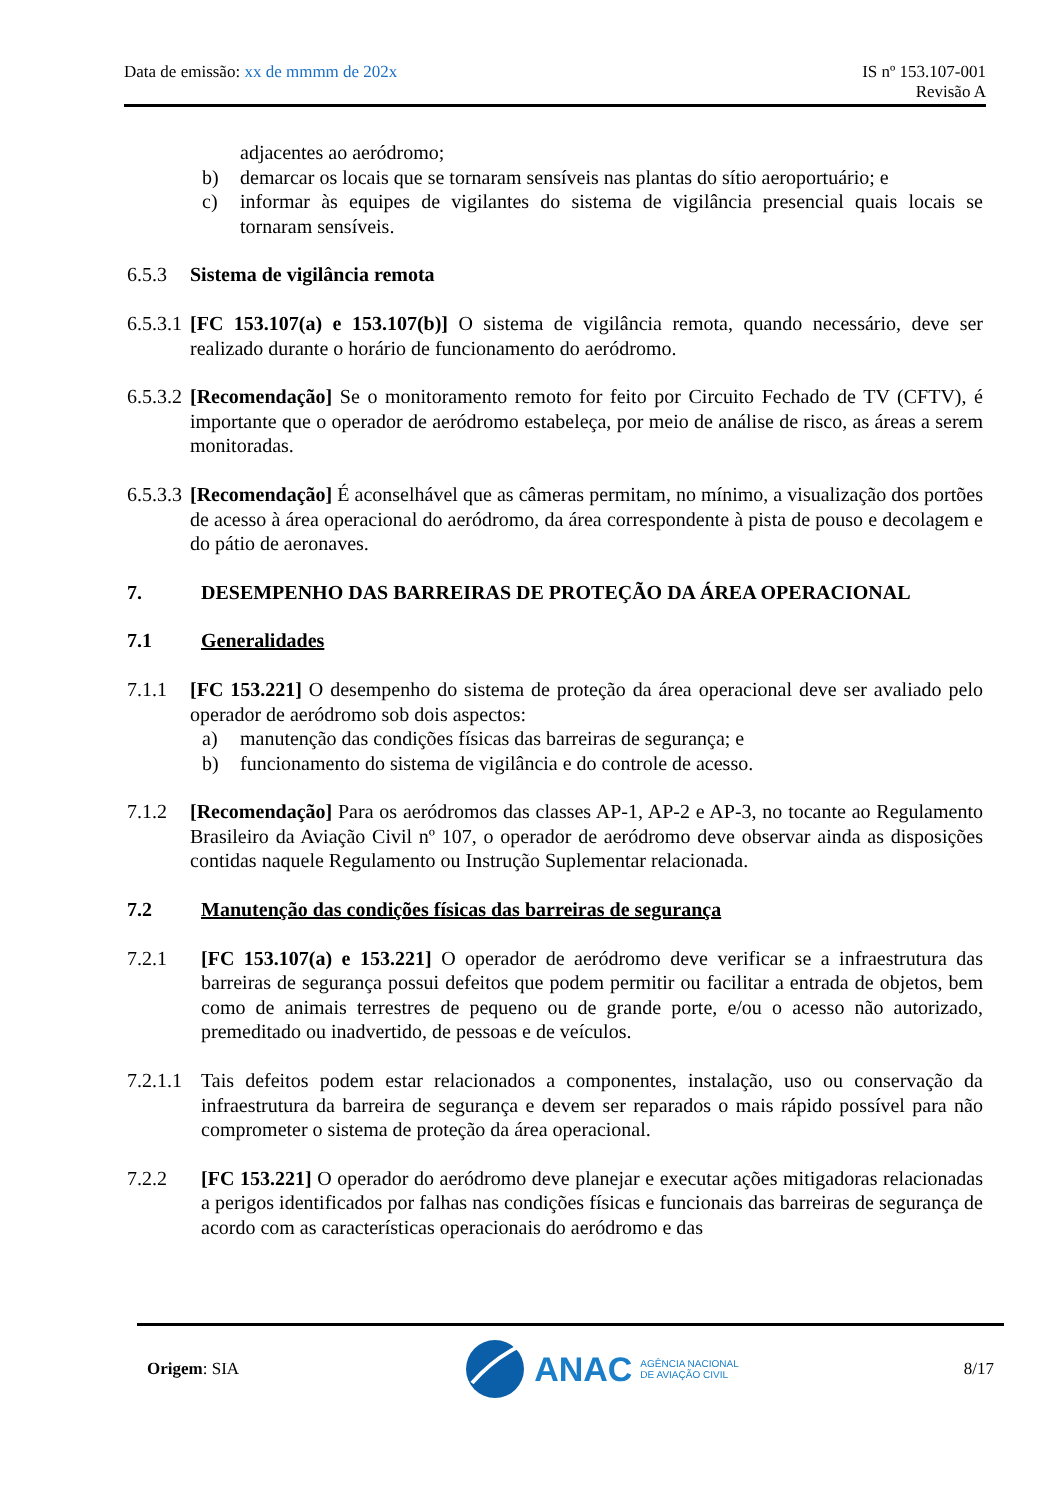Data de emissão: xx de mmmm de 202x
IS nº 153.107-001
Revisão A
adjacentes ao aeródromo;
b) demarcar os locais que se tornaram sensíveis nas plantas do sítio aeroportuário; e
c) informar às equipes de vigilantes do sistema de vigilância presencial quais locais se tornaram sensíveis.
6.5.3 Sistema de vigilância remota
6.5.3.1 [FC 153.107(a) e 153.107(b)] O sistema de vigilância remota, quando necessário, deve ser realizado durante o horário de funcionamento do aeródromo.
6.5.3.2 [Recomendação] Se o monitoramento remoto for feito por Circuito Fechado de TV (CFTV), é importante que o operador de aeródromo estabeleça, por meio de análise de risco, as áreas a serem monitoradas.
6.5.3.3 [Recomendação] É aconselhável que as câmeras permitam, no mínimo, a visualização dos portões de acesso à área operacional do aeródromo, da área correspondente à pista de pouso e decolagem e do pátio de aeronaves.
7. DESEMPENHO DAS BARREIRAS DE PROTEÇÃO DA ÁREA OPERACIONAL
7.1 Generalidades
7.1.1 [FC 153.221] O desempenho do sistema de proteção da área operacional deve ser avaliado pelo operador de aeródromo sob dois aspectos:
a) manutenção das condições físicas das barreiras de segurança; e
b) funcionamento do sistema de vigilância e do controle de acesso.
7.1.2 [Recomendação] Para os aeródromos das classes AP-1, AP-2 e AP-3, no tocante ao Regulamento Brasileiro da Aviação Civil nº 107, o operador de aeródromo deve observar ainda as disposições contidas naquele Regulamento ou Instrução Suplementar relacionada.
7.2 Manutenção das condições físicas das barreiras de segurança
7.2.1 [FC 153.107(a) e 153.221] O operador de aeródromo deve verificar se a infraestrutura das barreiras de segurança possui defeitos que podem permitir ou facilitar a entrada de objetos, bem como de animais terrestres de pequeno ou de grande porte, e/ou o acesso não autorizado, premeditado ou inadvertido, de pessoas e de veículos.
7.2.1.1 Tais defeitos podem estar relacionados a componentes, instalação, uso ou conservação da infraestrutura da barreira de segurança e devem ser reparados o mais rápido possível para não comprometer o sistema de proteção da área operacional.
7.2.2 [FC 153.221] O operador do aeródromo deve planejar e executar ações mitigadoras relacionadas a perigos identificados por falhas nas condições físicas e funcionais das barreiras de segurança de acordo com as características operacionais do aeródromo e das
Origem: SIA
ANAC AGÊNCIA NACIONAL
DE AVIAÇÃO CIVIL
8/17